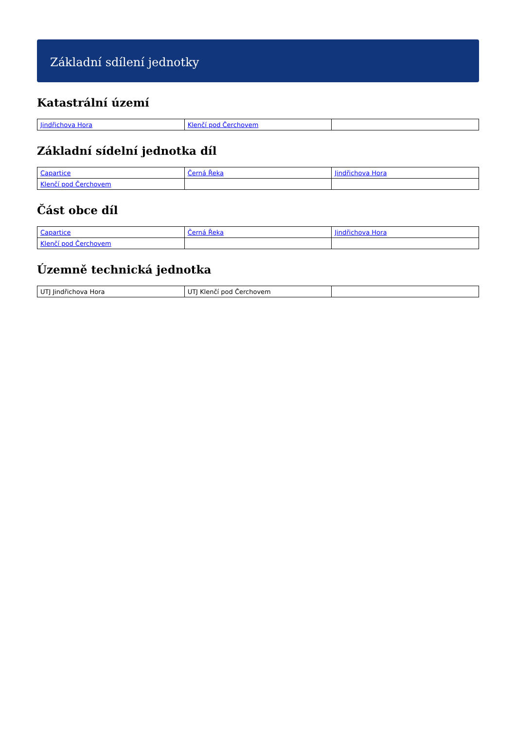Základní sdílení jednotky
Katastrální území
| Jindřichova Hora | Klenčí pod Čerchovem | |
Základní sídelní jednotka díl
| Capartice | Černá Řeka | Jindřichova Hora |
| Klenčí pod Čerchovem | | |
Část obce díl
| Capartice | Černá Řeka | Jindřichova Hora |
| Klenčí pod Čerchovem | | |
Územně technická jednotka
| UTJ Jindřichova Hora | UTJ Klenčí pod Čerchovem | |